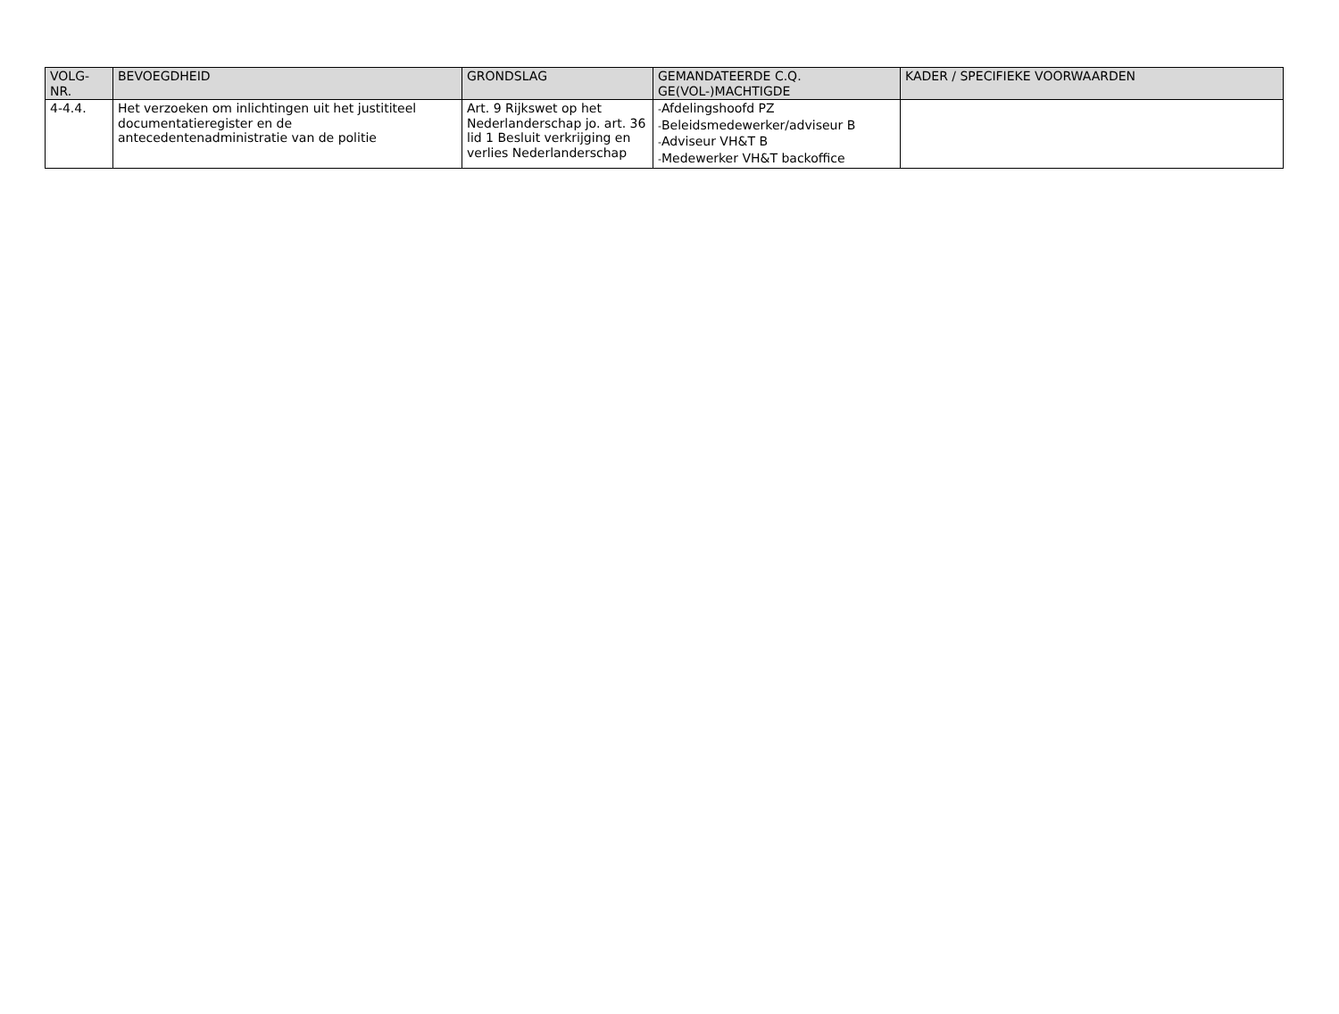| VOLG- NR. | BEVOEGDHEID | GRONDSLAG | GEMANDATEERDE C.Q. GE(VOL-)MACHTIGDE | KADER / SPECIFIEKE VOORWAARDEN |
| --- | --- | --- | --- | --- |
| 4-4.4. | Het verzoeken om inlichtingen uit het justititeel documentatieregister en de antecedentenadministratie van de politie | Art. 9 Rijkswet op het Nederlanderschap jo. art. 36 lid 1 Besluit verkrijging en verlies Nederlanderschap | - Afdelingshoofd PZ - Beleidsmedewerker/adviseur B - Adviseur VH&T B - Medewerker VH&T backoffice | |